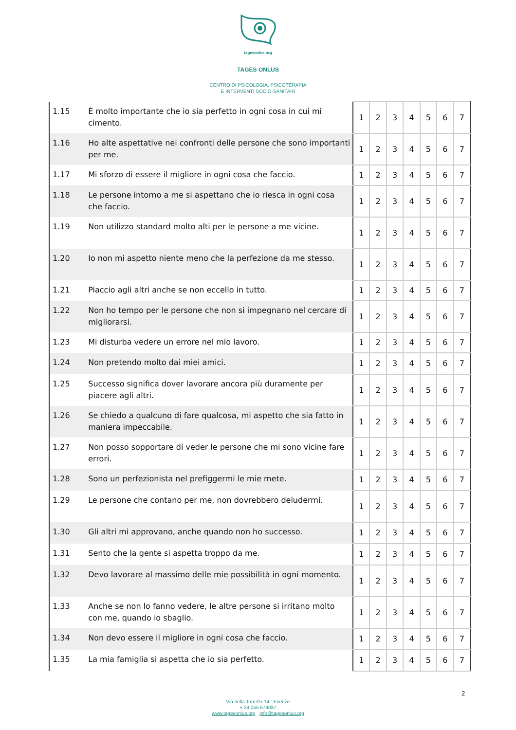tagesonlus.org
TAGES ONLUS
CENTRO DI PSICOLOGIA, PSICOTERAPIA
E INTERVENTI SOCIO-SANITARI
| 1.15 | È molto importante che io sia perfetto in ogni cosa in cui mi cimento. | 1 | 2 | 3 | 4 | 5 | 6 | 7 |
| 1.16 | Ho alte aspettative nei confronti delle persone che sono importanti per me. | 1 | 2 | 3 | 4 | 5 | 6 | 7 |
| 1.17 | Mi sforzo di essere il migliore in ogni cosa che faccio. | 1 | 2 | 3 | 4 | 5 | 6 | 7 |
| 1.18 | Le persone intorno a me si aspettano che io riesca in ogni cosa che faccio. | 1 | 2 | 3 | 4 | 5 | 6 | 7 |
| 1.19 | Non utilizzo standard molto alti per le persone a me vicine. | 1 | 2 | 3 | 4 | 5 | 6 | 7 |
| 1.20 | Io non mi aspetto niente meno che la perfezione da me stesso. | 1 | 2 | 3 | 4 | 5 | 6 | 7 |
| 1.21 | Piaccio agli altri anche se non eccello in tutto. | 1 | 2 | 3 | 4 | 5 | 6 | 7 |
| 1.22 | Non ho tempo per le persone che non si impegnano nel cercare di migliorarsi. | 1 | 2 | 3 | 4 | 5 | 6 | 7 |
| 1.23 | Mi disturba vedere un errore nel mio lavoro. | 1 | 2 | 3 | 4 | 5 | 6 | 7 |
| 1.24 | Non pretendo molto dai miei amici. | 1 | 2 | 3 | 4 | 5 | 6 | 7 |
| 1.25 | Successo significa dover lavorare ancora più duramente per piacere agli altri. | 1 | 2 | 3 | 4 | 5 | 6 | 7 |
| 1.26 | Se chiedo a qualcuno di fare qualcosa, mi aspetto che sia fatto in maniera impeccabile. | 1 | 2 | 3 | 4 | 5 | 6 | 7 |
| 1.27 | Non posso sopportare di veder le persone che mi sono vicine fare errori. | 1 | 2 | 3 | 4 | 5 | 6 | 7 |
| 1.28 | Sono un perfezionista nel prefiggermi le mie mete. | 1 | 2 | 3 | 4 | 5 | 6 | 7 |
| 1.29 | Le persone che contano per me, non dovrebbero deludermi. | 1 | 2 | 3 | 4 | 5 | 6 | 7 |
| 1.30 | Gli altri mi approvano, anche quando non ho successo. | 1 | 2 | 3 | 4 | 5 | 6 | 7 |
| 1.31 | Sento che la gente si aspetta troppo da me. | 1 | 2 | 3 | 4 | 5 | 6 | 7 |
| 1.32 | Devo lavorare al massimo delle mie possibilità in ogni momento. | 1 | 2 | 3 | 4 | 5 | 6 | 7 |
| 1.33 | Anche se non lo fanno vedere, le altre persone si irritano molto con me, quando io sbaglio. | 1 | 2 | 3 | 4 | 5 | 6 | 7 |
| 1.34 | Non devo essere il migliore in ogni cosa che faccio. | 1 | 2 | 3 | 4 | 5 | 6 | 7 |
| 1.35 | La mia famiglia si aspetta che io sia perfetto. | 1 | 2 | 3 | 4 | 5 | 6 | 7 |
2
Via della Torretta 14 - Firenze
+ 39 055 679037
www.tagesonlus.org info@tagesonlus.org